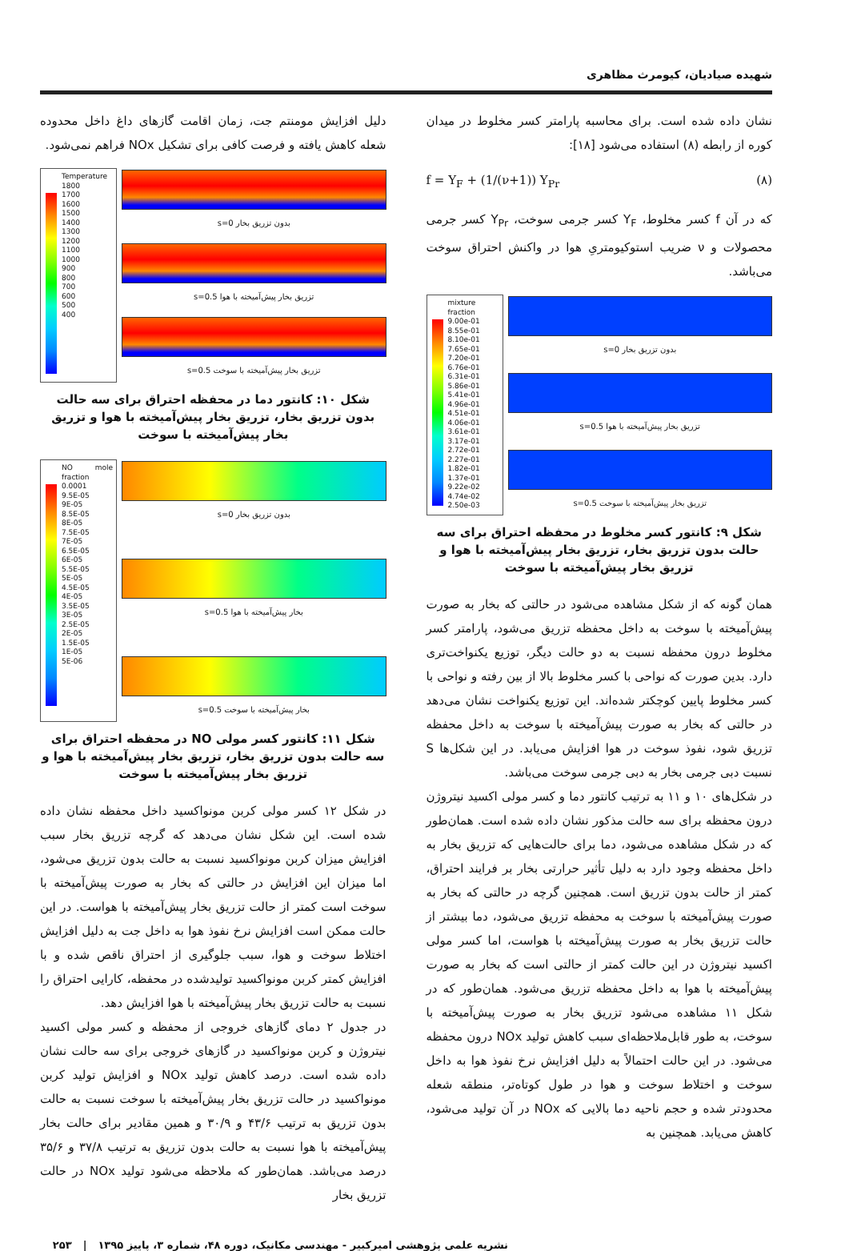شهیده صیادیان، کیومرث مظاهری
نشان داده شده است. برای محاسبه پارامتر کسر مخلوط در میدان کوره از رابطه (۸) استفاده می‌شود [۱۸]:
(۸) f = Y<sub>F</sub> + (1/(ν+1)) Y<sub>Pr</sub>
که در آن f کسر مخلوط، Y<sub>F</sub> کسر جرمی سوخت، Y<sub>Pr</sub> کسر جرمی محصولات و ν ضریب استوکیومتریِ هوا در واکنش احتراق سوخت می‌باشد.
mixture fraction
9.00e-01
8.55e-01
8.10e-01
7.65e-01
7.20e-01
6.76e-01
6.31e-01
5.86e-01
5.41e-01
4.96e-01
4.51e-01
4.06e-01
3.61e-01
3.17e-01
2.72e-01
2.27e-01
1.82e-01
1.37e-01
9.22e-02
4.74e-02
2.50e-03
بدون تزریق بخار s=0
تزریق بخار پیش‌آمیخته با هوا s=0.5
تزریق بخار پیش‌آمیخته با سوخت s=0.5
شکل ۹: کانتور کسر مخلوط در محفظه احتراق برای سه حالت بدون تزریق بخار، تزریق بخار پیش‌آمیخته با هوا و تزریق بخار پیش‌آمیخته با سوخت
همان گونه که از شکل مشاهده می‌شود در حالتی که بخار به صورت پیش‌آمیخته با سوخت به داخل محفظه تزریق می‌شود، پارامتر کسر مخلوط درون محفظه نسبت به دو حالت دیگر، توزیع یکنواخت‌تری دارد. بدین صورت که نواحی با کسر مخلوط بالا از بین رفته و نواحی با کسر مخلوط پایین کوچکتر شده‌اند. این توزیع یکنواخت نشان می‌دهد در حالتی که بخار به صورت پیش‌آمیخته با سوخت به داخل محفظه تزریق شود، نفوذ سوخت در هوا افزایش می‌یابد. در این شکل‌ها S نسبت دبی جرمی بخار به دبی جرمی سوخت می‌باشد.
در شکل‌های ۱۰ و ۱۱ به ترتیب کانتور دما و کسر مولی اکسید نیتروژن درون محفظه برای سه حالت مذکور نشان داده شده است. همان‌طور که در شکل مشاهده می‌شود، دما برای حالت‌هایی که تزریق بخار به داخل محفظه وجود دارد به دلیل تأثیر حرارتی بخار بر فرایند احتراق، کمتر از حالت بدون تزریق است. همچنین گرچه در حالتی که بخار به صورت پیش‌آمیخته با سوخت به محفظه تزریق می‌شود، دما بیشتر از حالت تزریق بخار به صورت پیش‌آمیخته با هواست، اما کسر مولی اکسید نیتروژن در این حالت کمتر از حالتی است که بخار به صورت پیش‌آمیخته با هوا به داخل محفظه تزریق می‌شود. همان‌طور که در شکل ۱۱ مشاهده می‌شود تزریق بخار به صورت پیش‌آمیخته با سوخت، به طور قابل‌ملاحظه‌ای سبب کاهش تولید NOx درون محفظه می‌شود. در این حالت احتمالاً به دلیل افزایش نرخ نفوذ هوا به داخل سوخت و اختلاط سوخت و هوا در طول کوتاه‌تر، منطقه شعله محدودتر شده و حجم ناحیه دما بالایی که NOx در آن تولید می‌شود، کاهش می‌یابد. همچنین به
دلیل افزایش مومنتم جت، زمان اقامت گازهای داغ داخل محدوده شعله کاهش یافته و فرصت کافی برای تشکیل NOx فراهم نمی‌شود.
Temperature
1800
1700
1600
1500
1400
1300
1200
1100
1000
900
800
700
600
500
400
بدون تزریق بخار s=0
تزریق بخار پیش‌آمیخته با هوا s=0.5
تزریق بخار پیش‌آمیخته با سوخت s=0.5
شکل ۱۰: کانتور دما در محفظه احتراق برای سه حالت بدون تزریق بخار، تزریق بخار پیش‌آمیخته با هوا و تزریق بخار پیش‌آمیخته با سوخت
NO mole fraction
0.0001
9.5E-05
9E-05
8.5E-05
8E-05
7.5E-05
7E-05
6.5E-05
6E-05
5.5E-05
5E-05
4.5E-05
4E-05
3.5E-05
3E-05
2.5E-05
2E-05
1.5E-05
1E-05
5E-06
بدون تزریق بخار s=0
بخار پیش‌آمیخته با هوا s=0.5
بخار پیش‌آمیخته با سوخت s=0.5
شکل ۱۱: کانتور کسر مولی NO در محفظه احتراق برای سه حالت بدون تزریق بخار، تزریق بخار پیش‌آمیخته با هوا و تزریق بخار پیش‌آمیخته با سوخت
در شکل ۱۲ کسر مولی کربن مونواکسید داخل محفظه نشان داده شده است. این شکل نشان می‌دهد که گرچه تزریق بخار سبب افزایش میزان کربن مونواکسید نسبت به حالت بدون تزریق می‌شود، اما میزان این افزایش در حالتی که بخار به صورت پیش‌آمیخته با سوخت است کمتر از حالت تزریق بخار پیش‌آمیخته با هواست. در این حالت ممکن است افزایش نرخ نفوذ هوا به داخل جت به دلیل افزایش اختلاط سوخت و هوا، سبب جلوگیری از احتراق ناقص شده و با افزایش کمتر کربن مونواکسید تولیدشده در محفظه، کارایی احتراق را نسبت به حالت تزریق بخار پیش‌آمیخته با هوا افزایش دهد.
در جدول ۲ دمای گازهای خروجی از محفظه و کسر مولی اکسید نیتروژن و کربن مونواکسید در گازهای خروجی برای سه حالت نشان داده شده است. درصد کاهش تولید NOx و افزایش تولید کربن مونواکسید در حالت تزریق بخار پیش‌آمیخته با سوخت نسبت به حالت بدون تزریق به ترتیب ۴۳/۶ و ۳۰/۹ و همین مقادیر برای حالت بخار پیش‌آمیخته با هوا نسبت به حالت بدون تزریق به ترتیب ۳۷/۸ و ۳۵/۶ درصد می‌باشد. همان‌طور که ملاحظه می‌شود تولید NOx در حالت تزریق بخار
نشریه علمی پژوهشی امیرکبیر - مهندسی مکانیک، دوره ۴۸، شماره ۳، پاییز ۱۳۹۵ | ۲۵۳